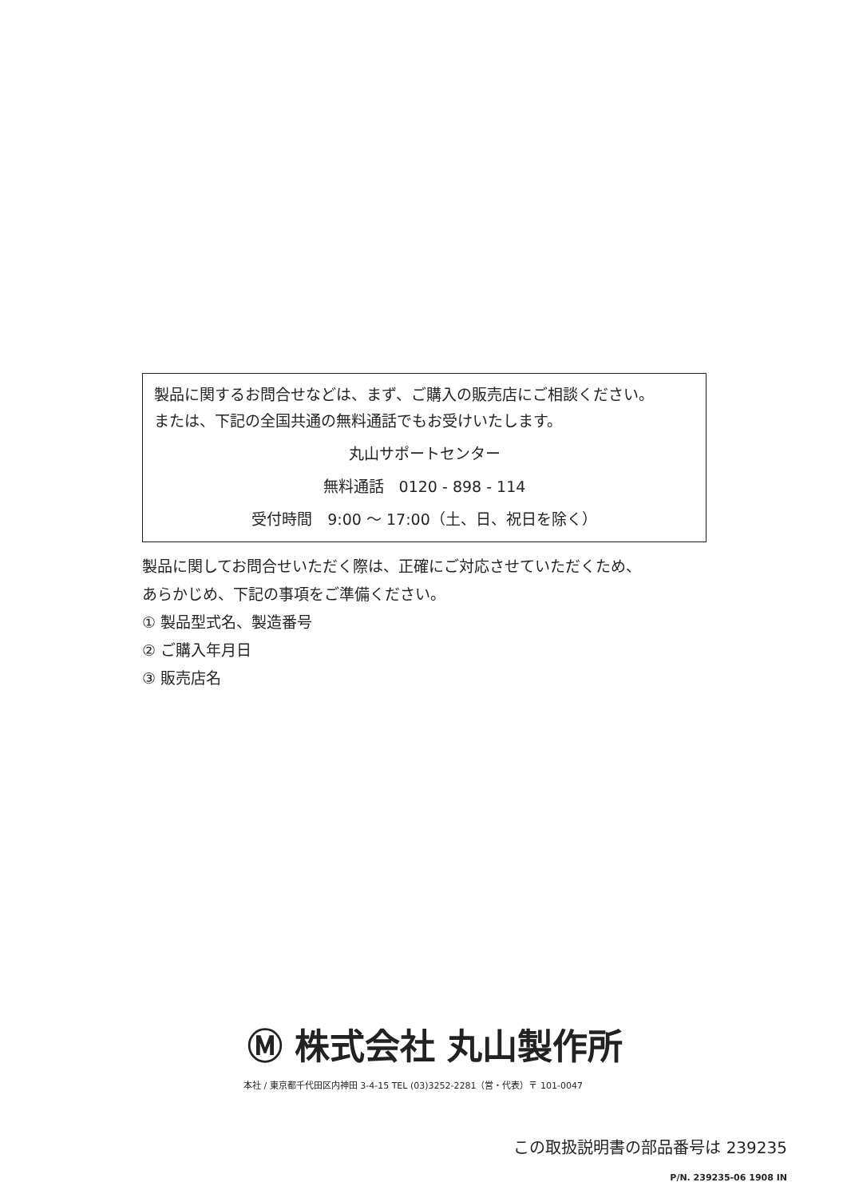製品に関するお問合せなどは、まず、ご購入の販売店にご相談ください。
または、下記の全国共通の無料通話でもお受けいたします。
丸山サポートセンター
無料通話　0120 - 898 - 114
受付時間　9:00 ～ 17:00（土、日、祝日を除く）
製品に関してお問合せいただく際は、正確にご対応させていただくため、
あらかじめ、下記の事項をご準備ください。
① 製品型式名、製造番号
② ご購入年月日
③ 販売店名
Ⓜ 株式会社 丸山製作所
本社 / 東京都千代田区内神田 3-4-15 TEL (03)3252-2281（営・代表）〒 101-0047
この取扱説明書の部品番号は 239235
P/N. 239235-06 1908 IN